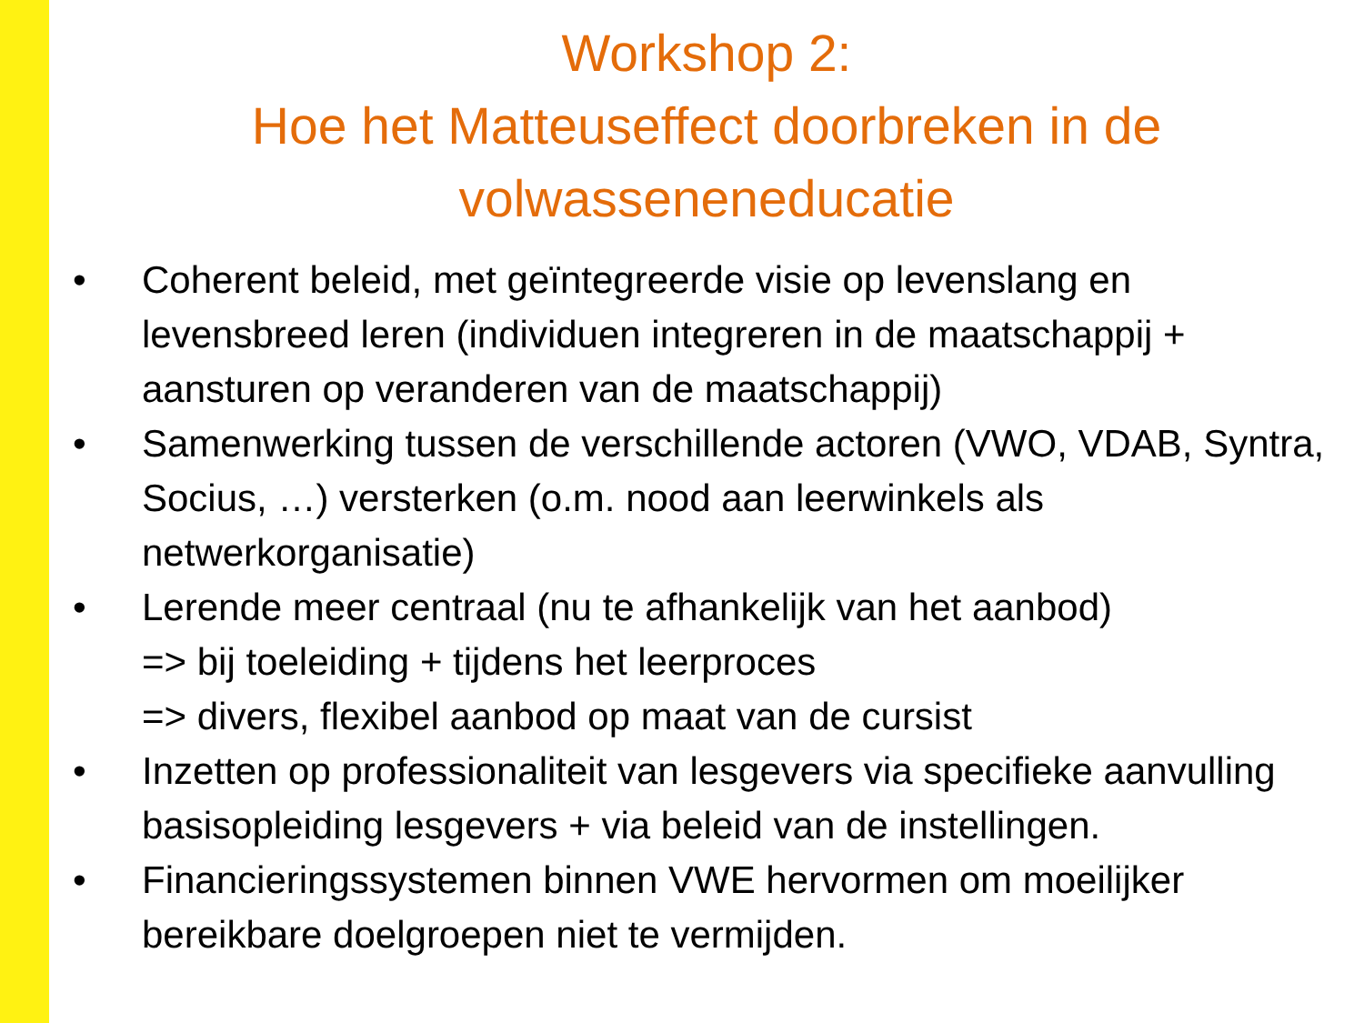Workshop 2:
Hoe het Matteuseffect doorbreken in de
volwasseneneducatie
• Coherent beleid, met geïntegreerde visie op levenslang en
levensbreed leren (individuen integreren in de maatschappij +
aansturen op veranderen van de maatschappij)
• Samenwerking tussen de verschillende actoren (VWO, VDAB, Syntra,
Socius, …) versterken (o.m. nood aan leerwinkels als
netwerkorganisatie)
• Lerende meer centraal (nu te afhankelijk van het aanbod)
=> bij toeleiding + tijdens het leerproces
=> divers, flexibel aanbod op maat van de cursist
• Inzetten op professionaliteit van lesgevers via specifieke aanvulling
basisopleiding lesgevers + via beleid van de instellingen.
• Financieringssystemen binnen VWE hervormen om moeilijker
bereikbare doelgroepen niet te vermijden.